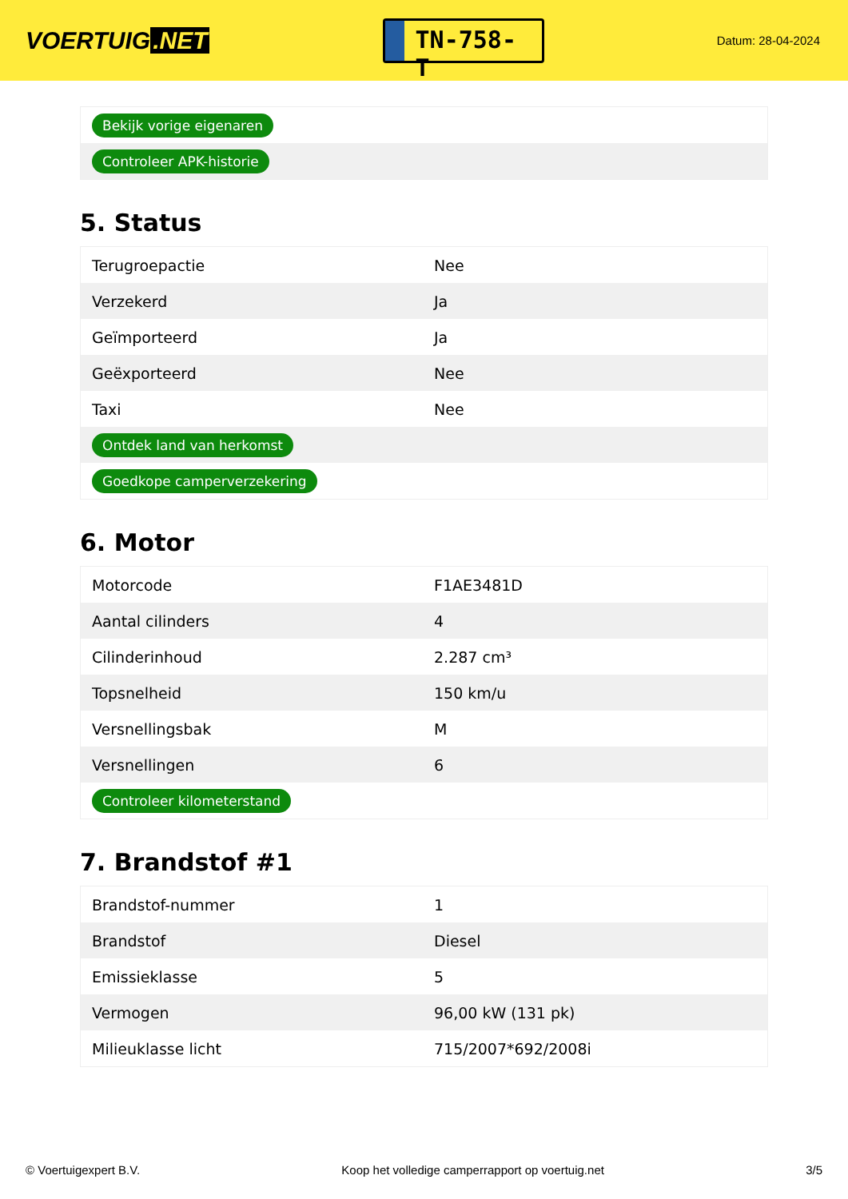VOERTUIG.NET
TN-758-T
Datum: 28-04-2024
| Bekijk vorige eigenaren |
| Controleer APK-historie |
5. Status
| Terugroepactie | Nee |
| Verzekerd | Ja |
| Geïmporteerd | Ja |
| Geëxporteerd | Nee |
| Taxi | Nee |
| Ontdek land van herkomst | |
| Goedkope camperverzekering | |
6. Motor
| Motorcode | F1AE3481D |
| Aantal cilinders | 4 |
| Cilinderinhoud | 2.287 cm³ |
| Topsnelheid | 150 km/u |
| Versnellingsbak | M |
| Versnellingen | 6 |
| Controleer kilometerstand | |
7. Brandstof #1
| Brandstof-nummer | 1 |
| Brandstof | Diesel |
| Emissieklasse | 5 |
| Vermogen | 96,00 kW (131 pk) |
| Milieuklasse licht | 715/2007*692/2008i |
© Voertuigexpert B.V. Koop het volledige camperrapport op voertuig.net 3/5